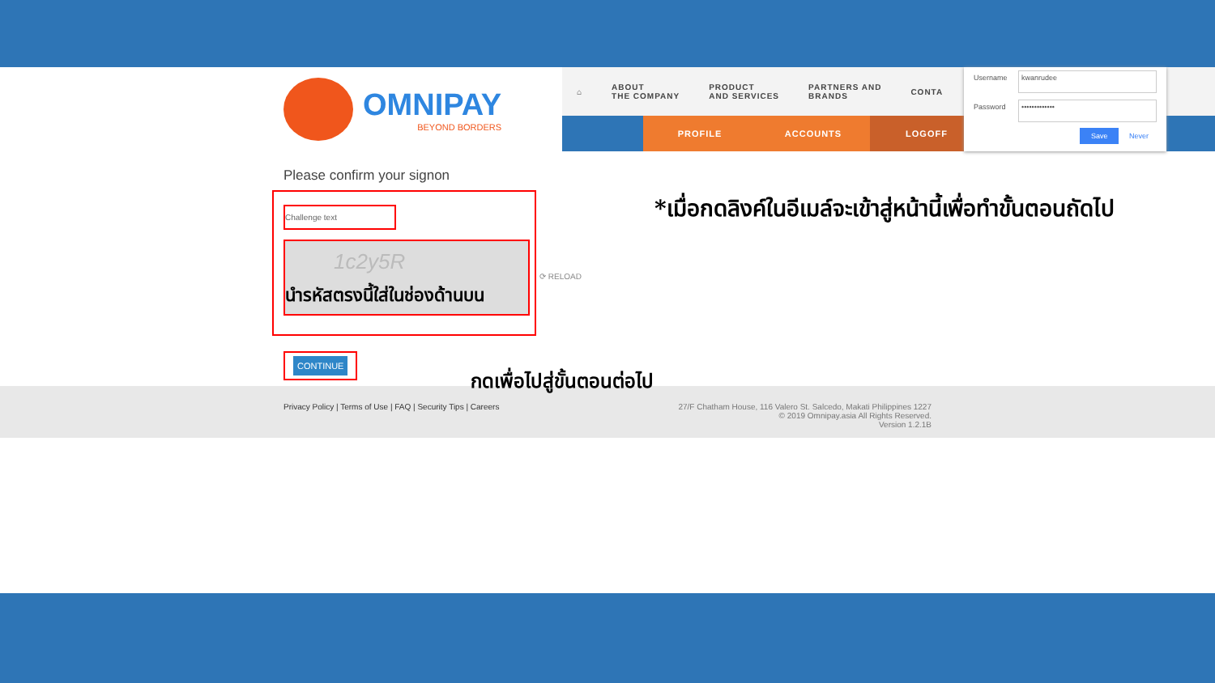OMNIPAY
BEYOND BORDERS
⌂
ABOUT
THE COMPANY
PRODUCT
AND SERVICES
PARTNERS AND
BRANDS
CONTA
PROFILE ACCOUNTS LOGOFF
Username
kwanrudee
Password
•••••••••••••
Save Never
Please confirm your signon
Challenge text
1c2y5R
นำรหัสตรงนี้ใส่ในช่องด้านบน
⟳ RELOAD
CONTINUE กดเพื่อไปสู่ขั้นตอนต่อไป
*เมื่อกดลิงค์ในอีเมล์จะเข้าสู่หน้านี้เพื่อทำขั้นตอนถัดไป
Privacy Policy | Terms of Use | FAQ | Security Tips | Careers
27/F Chatham House, 116 Valero St. Salcedo, Makati Philippines 1227
© 2019 Omnipay.asia All Rights Reserved.
Version 1.2.1B